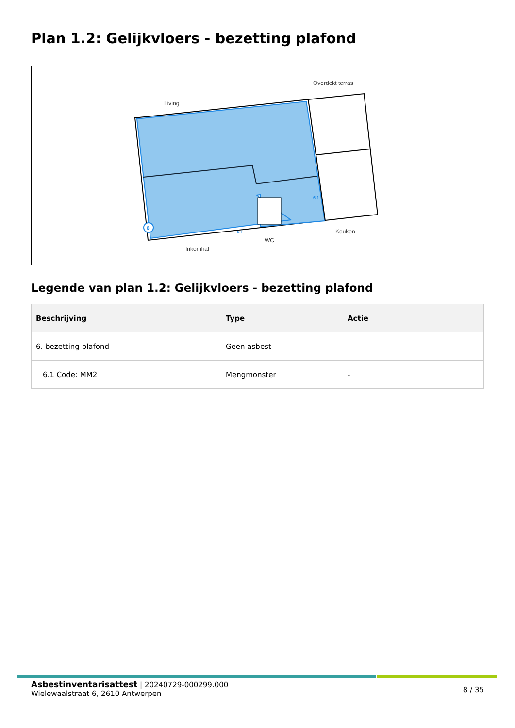Plan 1.2: Gelijkvloers - bezetting plafond
6
Living
Overdekt terras
Inkomhal
WC
Keuken
6.1
6.1
Legende van plan 1.2: Gelijkvloers - bezetting plafond
| Beschrijving | Type | Actie |
| --- | --- | --- |
| 6. bezetting plafond | Geen asbest | - |
| 6.1 Code: MM2 | Mengmonster | - |
8 / 35
Asbestinventarisattest | 20240729-000299.000
Wielewaalstraat 6, 2610 Antwerpen